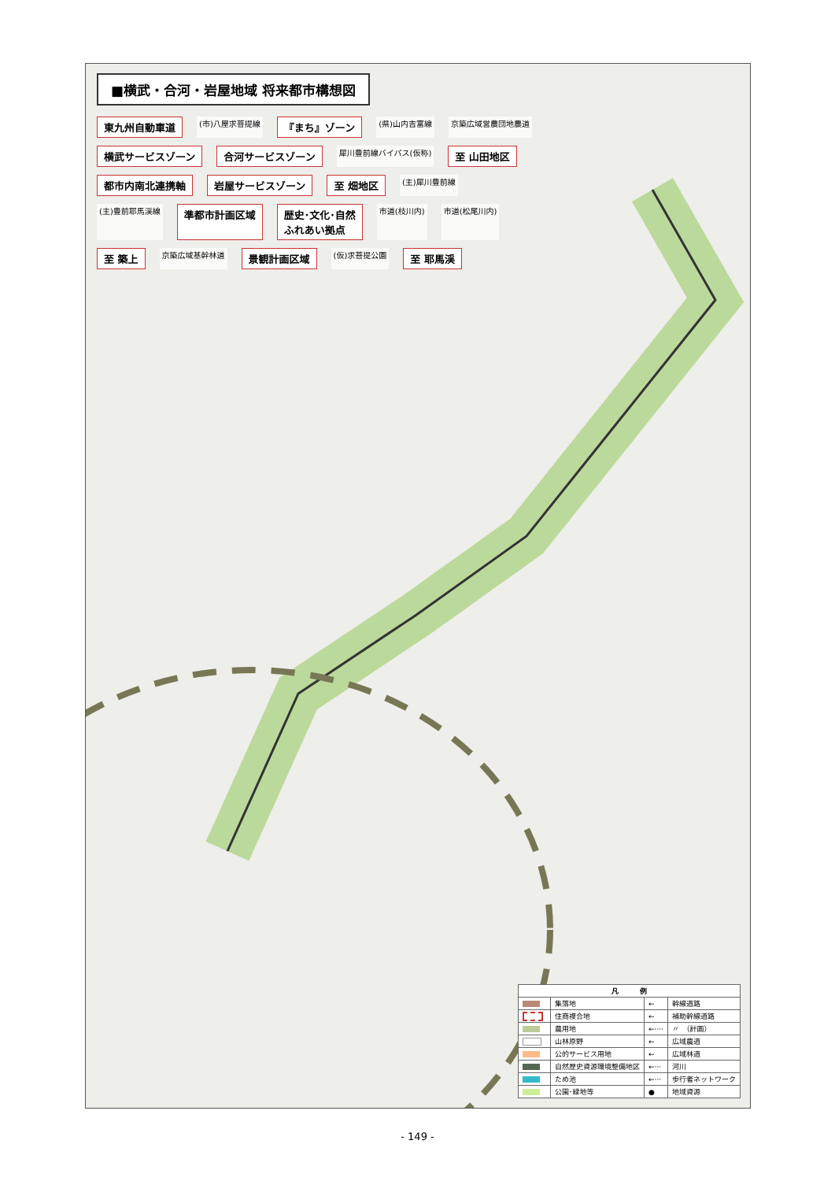■横武・合河・岩屋地域 将来都市構想図
東九州自動車道 (市)八屋求菩提線 『まち』ゾーン (県)山内吉富線 京築広域営農団地農道 横武サービスゾーン 合河サービスゾーン 犀川豊前線バイパス(仮称) 至 山田地区 都市内南北連携軸 岩屋サービスゾーン 至 畑地区 (主)犀川豊前線 (主)豊前耶馬渓線 準都市計画区域 歴史･文化･自然
ふれあい拠点 市道(枝川内) 市道(松尾川内) 至 築上 京築広域基幹林道 景観計画区域 (仮)求菩提公園 至 耶馬渓
| 凡 例 | | | |
| --- | --- | --- | --- |
| | 集落地 | ← | 幹線道路 |
| | 住商複合地 | ← | 補助幹線道路 |
| | 農用地 | ←···· | 〃 （計画） |
| | 山林原野 | ← | 広域農道 |
| | 公的サービス用地 | ← | 広域林道 |
| | 自然歴史資源環境整備地区 | ←··· | 河川 |
| | ため池 | ←··· | 歩行者ネットワーク |
| | 公園･緑地等 | ● | 地域資源 |
- 149 -